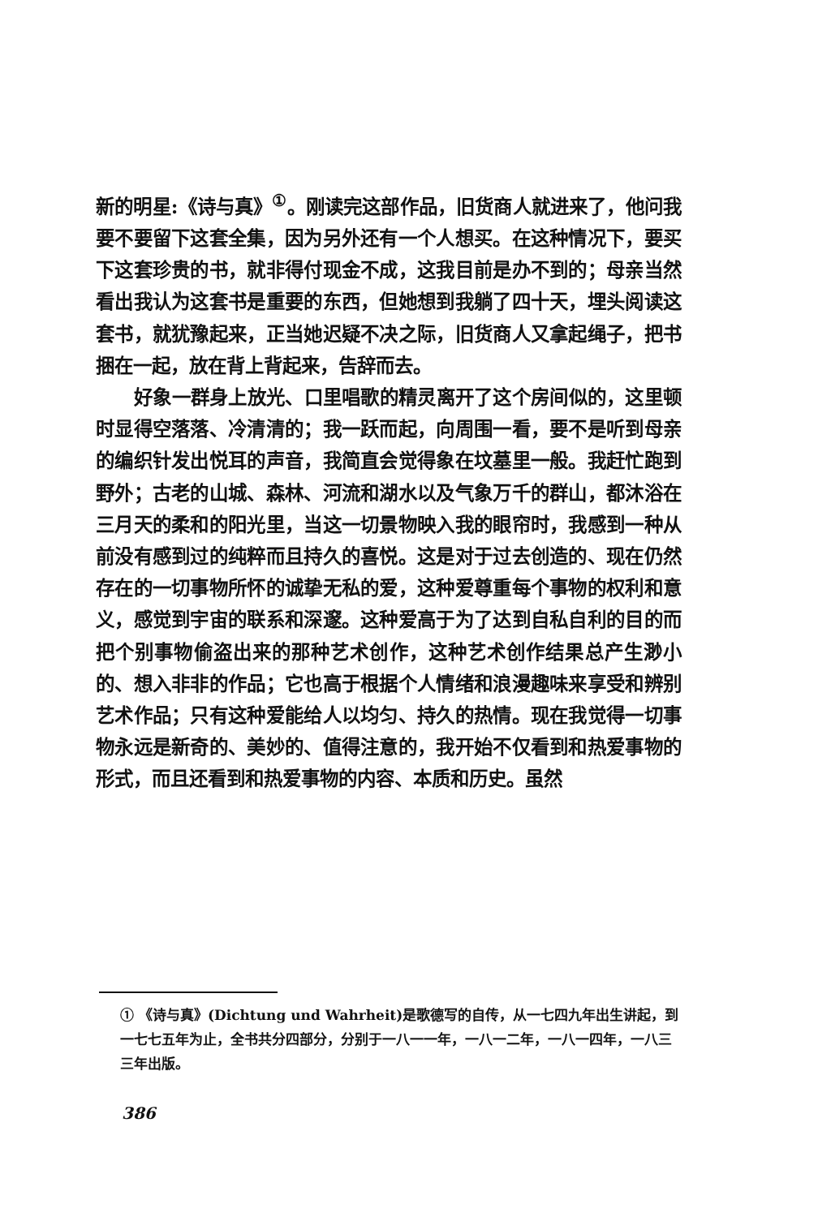新的明星:《诗与真》<sup>①</sup>。刚读完这部作品，旧货商人就进来了，他问我要不要留下这套全集，因为另外还有一个人想买。在这种情况下，要买下这套珍贵的书，就非得付现金不成，这我目前是办不到的；母亲当然看出我认为这套书是重要的东西，但她想到我躺了四十天，埋头阅读这套书，就犹豫起来，正当她迟疑不决之际，旧货商人又拿起绳子，把书捆在一起，放在背上背起来，告辞而去。
好象一群身上放光、口里唱歌的精灵离开了这个房间似的，这里顿时显得空落落、冷清清的；我一跃而起，向周围一看，要不是听到母亲的编织针发出悦耳的声音，我简直会觉得象在坟墓里一般。我赶忙跑到野外；古老的山城、森林、河流和湖水以及气象万千的群山，都沐浴在三月天的柔和的阳光里，当这一切景物映入我的眼帘时，我感到一种从前没有感到过的纯粹而且持久的喜悦。这是对于过去创造的、现在仍然存在的一切事物所怀的诚挚无私的爱，这种爱尊重每个事物的权利和意义，感觉到宇宙的联系和深邃。这种爱高于为了达到自私自利的目的而把个别事物偷盗出来的那种艺术创作，这种艺术创作结果总产生渺小的、想入非非的作品；它也高于根据个人情绪和浪漫趣味来享受和辨别艺术作品；只有这种爱能给人以均匀、持久的热情。现在我觉得一切事物永远是新奇的、美妙的、值得注意的，我开始不仅看到和热爱事物的形式，而且还看到和热爱事物的内容、本质和历史。虽然
① 《诗与真》(Dichtung und Wahrheit)是歌德写的自传，从一七四九年出生讲起，到一七七五年为止，全书共分四部分，分别于一八一一年，一八一二年，一八一四年，一八三三年出版。
386